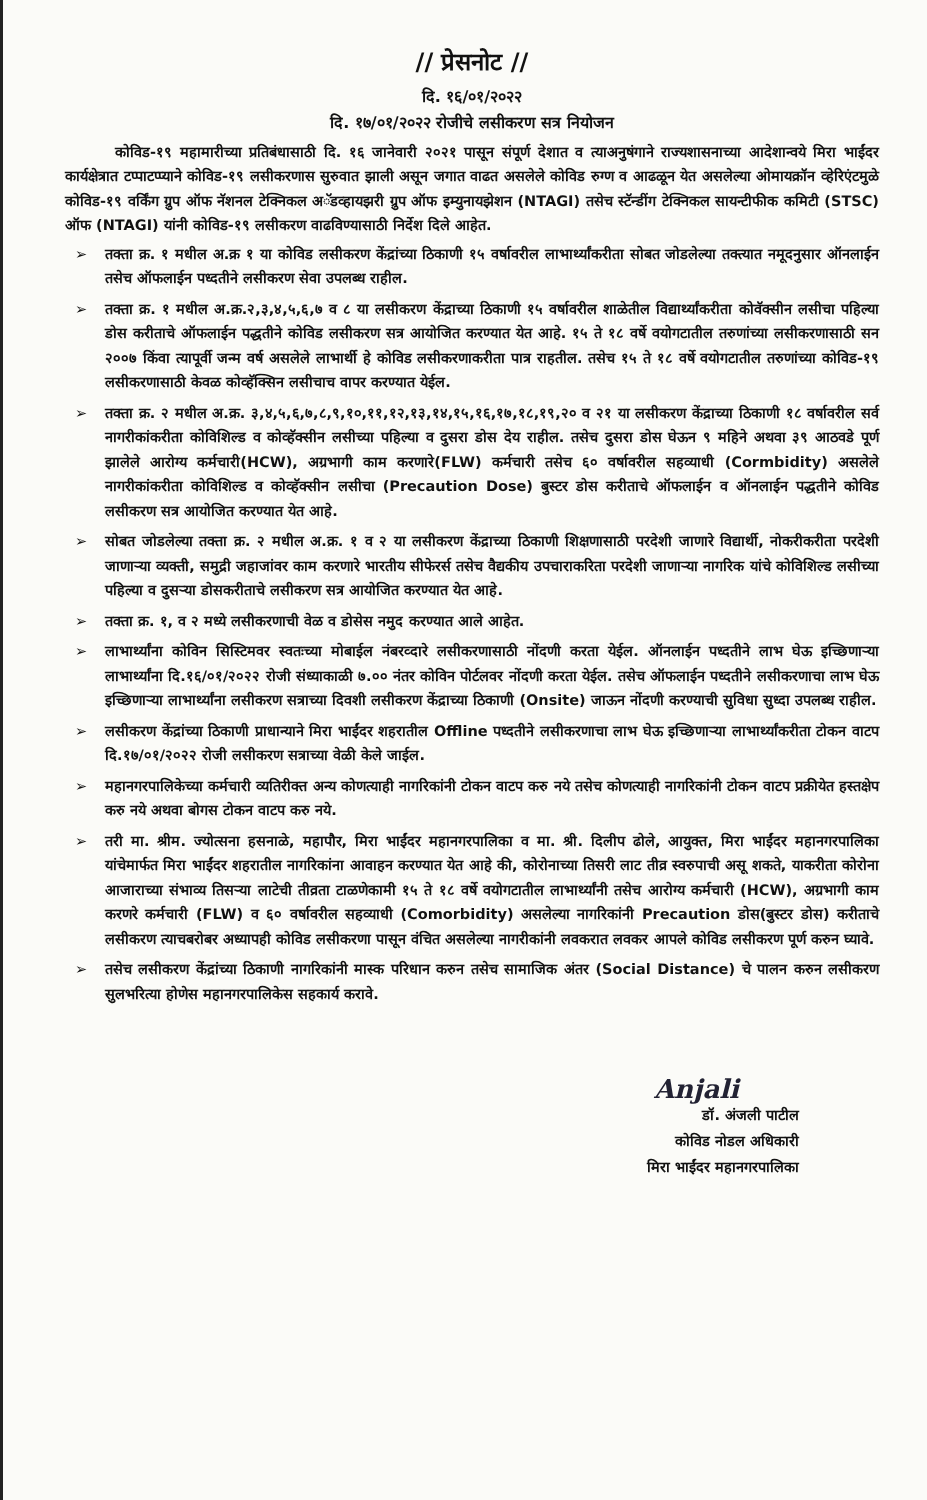// प्रेसनोट //
दि. १६/०१/२०२२
दि. १७/०१/२०२२ रोजीचे लसीकरण सत्र नियोजन
कोविड-१९ महामारीच्या प्रतिबंधासाठी दि. १६ जानेवारी २०२१ पासून संपूर्ण देशात व त्याअनुषंगाने राज्यशासनाच्या आदेशान्वये मिरा भाईंदर कार्यक्षेत्रात टप्पाटप्प्याने कोविड-१९ लसीकरणास सुरुवात झाली असून जगात वाढत असलेले कोविड रुग्ण व आढळून येत असलेल्या ओमायक्रॉन व्हेरिएंटमुळे कोविड-१९ वर्किंग ग्रुप ऑफ नॅशनल टेक्निकल अॅडव्हायझरी ग्रुप ऑफ इम्युनायझेशन (NTAGI) तसेच स्टॅन्डींग टेक्निकल सायन्टीफीक कमिटी (STSC) ऑफ (NTAGI) यांनी कोविड-१९ लसीकरण वाढविण्यासाठी निर्देश दिले आहेत.
➢ तक्ता क्र. १ मधील अ.क्र १ या कोविड लसीकरण केंद्रांच्या ठिकाणी १५ वर्षावरील लाभार्थ्यांकरीता सोबत जोडलेल्या तक्त्यात नमूदनुसार ऑनलाईन तसेच ऑफलाईन पध्दतीने लसीकरण सेवा उपलब्ध राहील.
➢ तक्ता क्र. १ मधील अ.क्र.२,३,४,५,६,७ व ८ या लसीकरण केंद्राच्या ठिकाणी १५ वर्षावरील शाळेतील विद्यार्थ्यांकरीता कोवॅक्सीन लसीचा पहिल्या डोस करीताचे ऑफलाईन पद्धतीने कोविड लसीकरण सत्र आयोजित करण्यात येत आहे. १५ ते १८ वर्षे वयोगटातील तरुणांच्या लसीकरणासाठी सन २००७ किंवा त्यापूर्वी जन्म वर्ष असलेले लाभार्थी हे कोविड लसीकरणाकरीता पात्र राहतील. तसेच १५ ते १८ वर्षे वयोगटातील तरुणांच्या कोविड-१९ लसीकरणासाठी केवळ कोव्हॅक्सिन लसीचाच वापर करण्यात येईल.
➢ तक्ता क्र. २ मधील अ.क्र. ३,४,५,६,७,८,९,१०,११,१२,१३,१४,१५,१६,१७,१८,१९,२० व २१ या लसीकरण केंद्राच्या ठिकाणी १८ वर्षावरील सर्व नागरीकांकरीता कोविशिल्ड व कोव्हॅक्सीन लसीच्या पहिल्या व दुसरा डोस देय राहील. तसेच दुसरा डोस घेऊन ९ महिने अथवा ३९ आठवडे पूर्ण झालेले आरोग्य कर्मचारी(HCW), अग्रभागी काम करणारे(FLW) कर्मचारी तसेच ६० वर्षावरील सहव्याधी (Cormbidity) असलेले नागरीकांकरीता कोविशिल्ड व कोव्हॅक्सीन लसीचा (Precaution Dose) बुस्टर डोस करीताचे ऑफलाईन व ऑनलाईन पद्धतीने कोविड लसीकरण सत्र आयोजित करण्यात येत आहे.
➢ सोबत जोडलेल्या तक्ता क्र. २ मधील अ.क्र. १ व २ या लसीकरण केंद्राच्या ठिकाणी शिक्षणासाठी परदेशी जाणारे विद्यार्थी, नोकरीकरीता परदेशी जाणाऱ्या व्यक्ती, समुद्री जहाजांवर काम करणारे भारतीय सीफेरर्स तसेच वैद्यकीय उपचाराकरिता परदेशी जाणाऱ्या नागरिक यांचे कोविशिल्ड लसीच्या पहिल्या व दुसऱ्या डोसकरीताचे लसीकरण सत्र आयोजित करण्यात येत आहे.
➢ तक्ता क्र. १, व २ मध्ये लसीकरणाची वेळ व डोसेस नमुद करण्यात आले आहेत.
➢ लाभार्थ्यांना कोविन सिस्टिमवर स्वतःच्या मोबाईल नंबरव्दारे लसीकरणासाठी नोंदणी करता येईल. ऑनलाईन पध्दतीने लाभ घेऊ इच्छिणाऱ्या लाभार्थ्यांना दि.१६/०१/२०२२ रोजी संध्याकाळी ७.०० नंतर कोविन पोर्टलवर नोंदणी करता येईल. तसेच ऑफलाईन पध्दतीने लसीकरणाचा लाभ घेऊ इच्छिणाऱ्या लाभार्थ्यांना लसीकरण सत्राच्या दिवशी लसीकरण केंद्राच्या ठिकाणी (Onsite) जाऊन नोंदणी करण्याची सुविधा सुध्दा उपलब्ध राहील.
➢ लसीकरण केंद्रांच्या ठिकाणी प्राधान्याने मिरा भाईंदर शहरातील Offline पध्दतीने लसीकरणाचा लाभ घेऊ इच्छिणाऱ्या लाभार्थ्यांकरीता टोकन वाटप दि.१७/०१/२०२२ रोजी लसीकरण सत्राच्या वेळी केले जाईल.
➢ महानगरपालिकेच्या कर्मचारी व्यतिरीक्त अन्य कोणत्याही नागरिकांनी टोकन वाटप करु नये तसेच कोणत्याही नागरिकांनी टोकन वाटप प्रक्रीयेत हस्तक्षेप करु नये अथवा बोगस टोकन वाटप करु नये.
➢ तरी मा. श्रीम. ज्योत्सना हसनाळे, महापौर, मिरा भाईंदर महानगरपालिका व मा. श्री. दिलीप ढोले, आयुक्त, मिरा भाईंदर महानगरपालिका यांचेमार्फत मिरा भाईंदर शहरातील नागरिकांना आवाहन करण्यात येत आहे की, कोरोनाच्या तिसरी लाट तीव्र स्वरुपाची असू शकते, याकरीता कोरोना आजाराच्या संभाव्य तिसऱ्या लाटेची तीव्रता टाळणेकामी १५ ते १८ वर्षे वयोगटातील लाभार्थ्यांनी तसेच आरोग्य कर्मचारी (HCW), अग्रभागी काम करणरे कर्मचारी (FLW) व ६० वर्षावरील सहव्याधी (Comorbidity) असलेल्या नागरिकांनी Precaution डोस(बुस्टर डोस) करीताचे लसीकरण त्याचबरोबर अध्यापही कोविड लसीकरणा पासून वंचित असलेल्या नागरीकांनी लवकरात लवकर आपले कोविड लसीकरण पूर्ण करुन घ्यावे.
➢ तसेच लसीकरण केंद्रांच्या ठिकाणी नागरिकांनी मास्क परिधान करुन तसेच सामाजिक अंतर (Social Distance) चे पालन करुन लसीकरण सुलभरित्या होणेस महानगरपालिकेस सहकार्य करावे.
Anjali
डॉ. अंजली पाटील
कोविड नोडल अधिकारी
मिरा भाईंदर महानगरपालिका